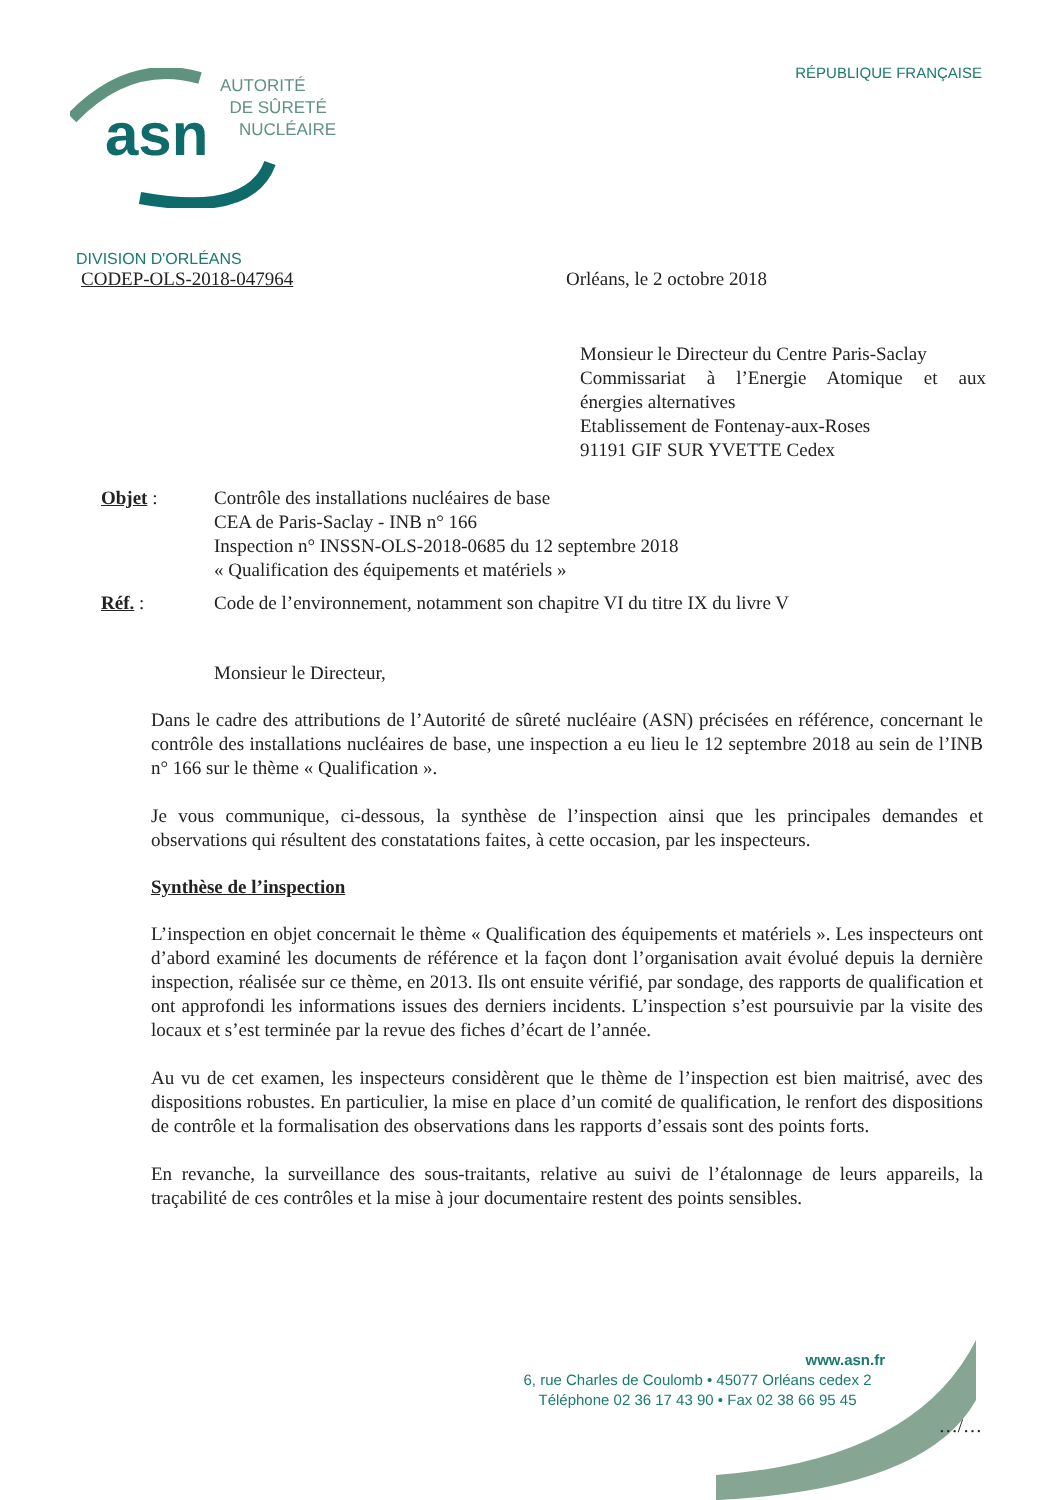asn
AUTORITÉ
DE SÛRETÉ
NUCLÉAIRE
RÉPUBLIQUE FRANÇAISE
DIVISION D'ORLÉANS
CODEP-OLS-2018-047964 Orléans, le 2 octobre 2018
Monsieur le Directeur du Centre Paris-Saclay
Commissariat à l’Energie Atomique et aux
énergies alternatives
Etablissement de Fontenay-aux-Roses
91191 GIF SUR YVETTE Cedex
Objet : Contrôle des installations nucléaires de base
CEA de Paris-Saclay - INB n° 166
Inspection n° INSSN-OLS-2018-0685 du 12 septembre 2018
« Qualification des équipements et matériels »
Réf. : Code de l’environnement, notamment son chapitre VI du titre IX du livre V
Monsieur le Directeur,
Dans le cadre des attributions de l’Autorité de sûreté nucléaire (ASN) précisées en référence, concernant le contrôle des installations nucléaires de base, une inspection a eu lieu le 12 septembre 2018 au sein de l’INB n° 166 sur le thème « Qualification ».
Je vous communique, ci-dessous, la synthèse de l’inspection ainsi que les principales demandes et observations qui résultent des constatations faites, à cette occasion, par les inspecteurs.
Synthèse de l’inspection
L’inspection en objet concernait le thème « Qualification des équipements et matériels ». Les inspecteurs ont d’abord examiné les documents de référence et la façon dont l’organisation avait évolué depuis la dernière inspection, réalisée sur ce thème, en 2013. Ils ont ensuite vérifié, par sondage, des rapports de qualification et ont approfondi les informations issues des derniers incidents. L’inspection s’est poursuivie par la visite des locaux et s’est terminée par la revue des fiches d’écart de l’année.
Au vu de cet examen, les inspecteurs considèrent que le thème de l’inspection est bien maitrisé, avec des dispositions robustes. En particulier, la mise en place d’un comité de qualification, le renfort des dispositions de contrôle et la formalisation des observations dans les rapports d’essais sont des points forts.
En revanche, la surveillance des sous-traitants, relative au suivi de l’étalonnage de leurs appareils, la traçabilité de ces contrôles et la mise à jour documentaire restent des points sensibles.
www.asn.fr
6, rue Charles de Coulomb • 45077 Orléans cedex 2
Téléphone 02 36 17 43 90 • Fax 02 38 66 95 45
…/…